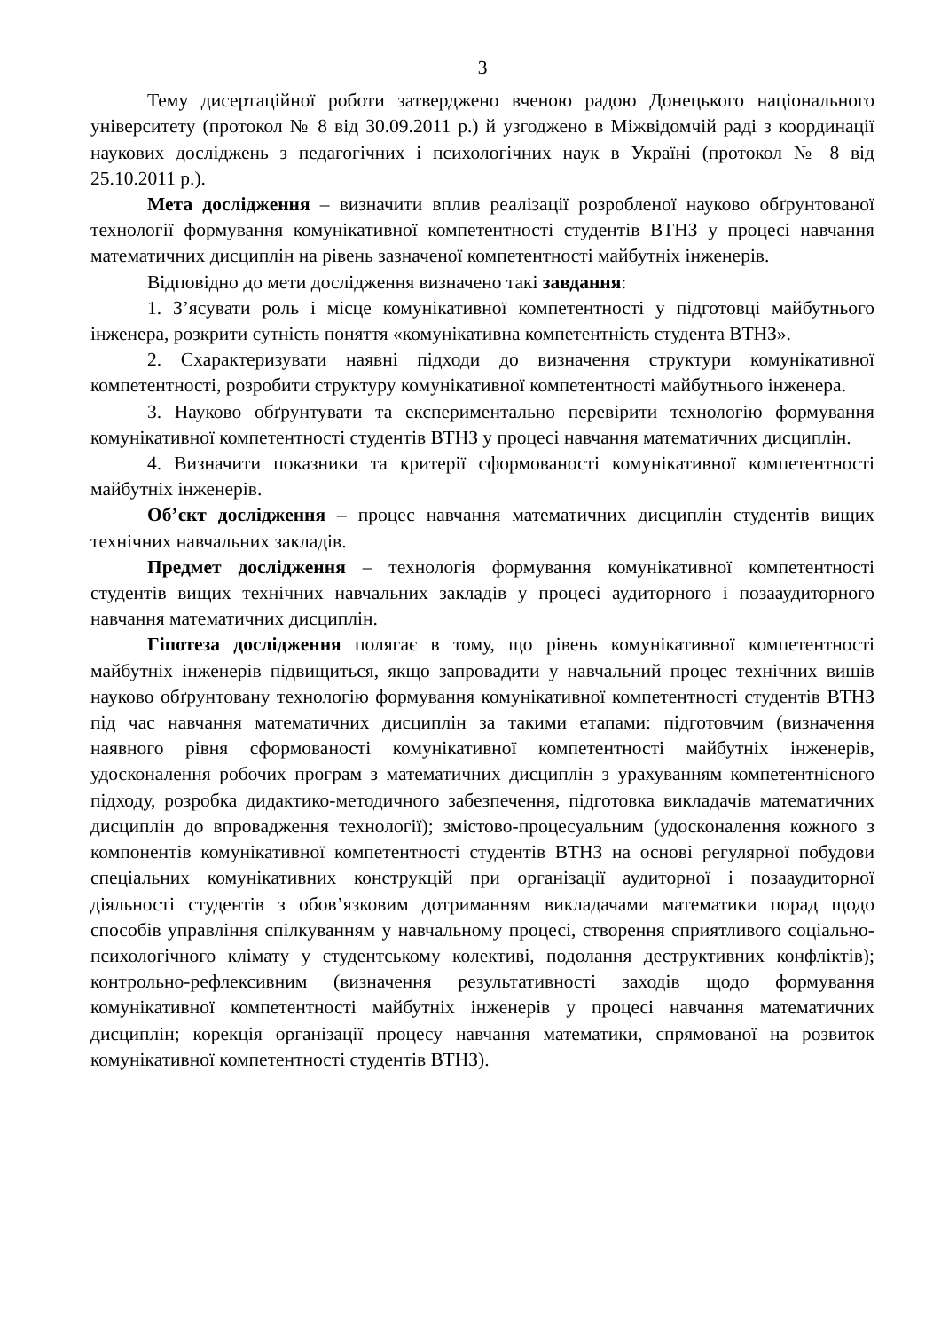3
Тему дисертаційної роботи затверджено вченою радою Донецького національного університету (протокол № 8 від 30.09.2011 р.) й узгоджено в Міжвідомчій раді з координації наукових досліджень з педагогічних і психологічних наук в Україні (протокол № 8 від 25.10.2011 р.).
Мета дослідження – визначити вплив реалізації розробленої науково обґрунтованої технології формування комунікативної компетентності студентів ВТНЗ у процесі навчання математичних дисциплін на рівень зазначеної компетентності майбутніх інженерів.
Відповідно до мети дослідження визначено такі завдання:
1. З’ясувати роль і місце комунікативної компетентності у підготовці майбутнього інженера, розкрити сутність поняття «комунікативна компетентність студента ВТНЗ».
2. Схарактеризувати наявні підходи до визначення структури комунікативної компетентності, розробити структуру комунікативної компетентності майбутнього інженера.
3. Науково обґрунтувати та експериментально перевірити технологію формування комунікативної компетентності студентів ВТНЗ у процесі навчання математичних дисциплін.
4. Визначити показники та критерії сформованості комунікативної компетентності майбутніх інженерів.
Об’єкт дослідження – процес навчання математичних дисциплін студентів вищих технічних навчальних закладів.
Предмет дослідження – технологія формування комунікативної компетентності студентів вищих технічних навчальних закладів у процесі аудиторного і позааудиторного навчання математичних дисциплін.
Гіпотеза дослідження полягає в тому, що рівень комунікативної компетентності майбутніх інженерів підвищиться, якщо запровадити у навчальний процес технічних вишів науково обґрунтовану технологію формування комунікативної компетентності студентів ВТНЗ під час навчання математичних дисциплін за такими етапами: підготовчим (визначення наявного рівня сформованості комунікативної компетентності майбутніх інженерів, удосконалення робочих програм з математичних дисциплін з урахуванням компетентнісного підходу, розробка дидактико-методичного забезпечення, підготовка викладачів математичних дисциплін до впровадження технології); змістово-процесуальним (удосконалення кожного з компонентів комунікативної компетентності студентів ВТНЗ на основі регулярної побудови спеціальних комунікативних конструкцій при організації аудиторної і позааудиторної діяльності студентів з обов’язковим дотриманням викладачами математики порад щодо способів управління спілкуванням у навчальному процесі, створення сприятливого соціально-психологічного клімату у студентському колективі, подолання деструктивних конфліктів); контрольно-рефлексивним (визначення результативності заходів щодо формування комунікативної компетентності майбутніх інженерів у процесі навчання математичних дисциплін; корекція організації процесу навчання математики, спрямованої на розвиток комунікативної компетентності студентів ВТНЗ).